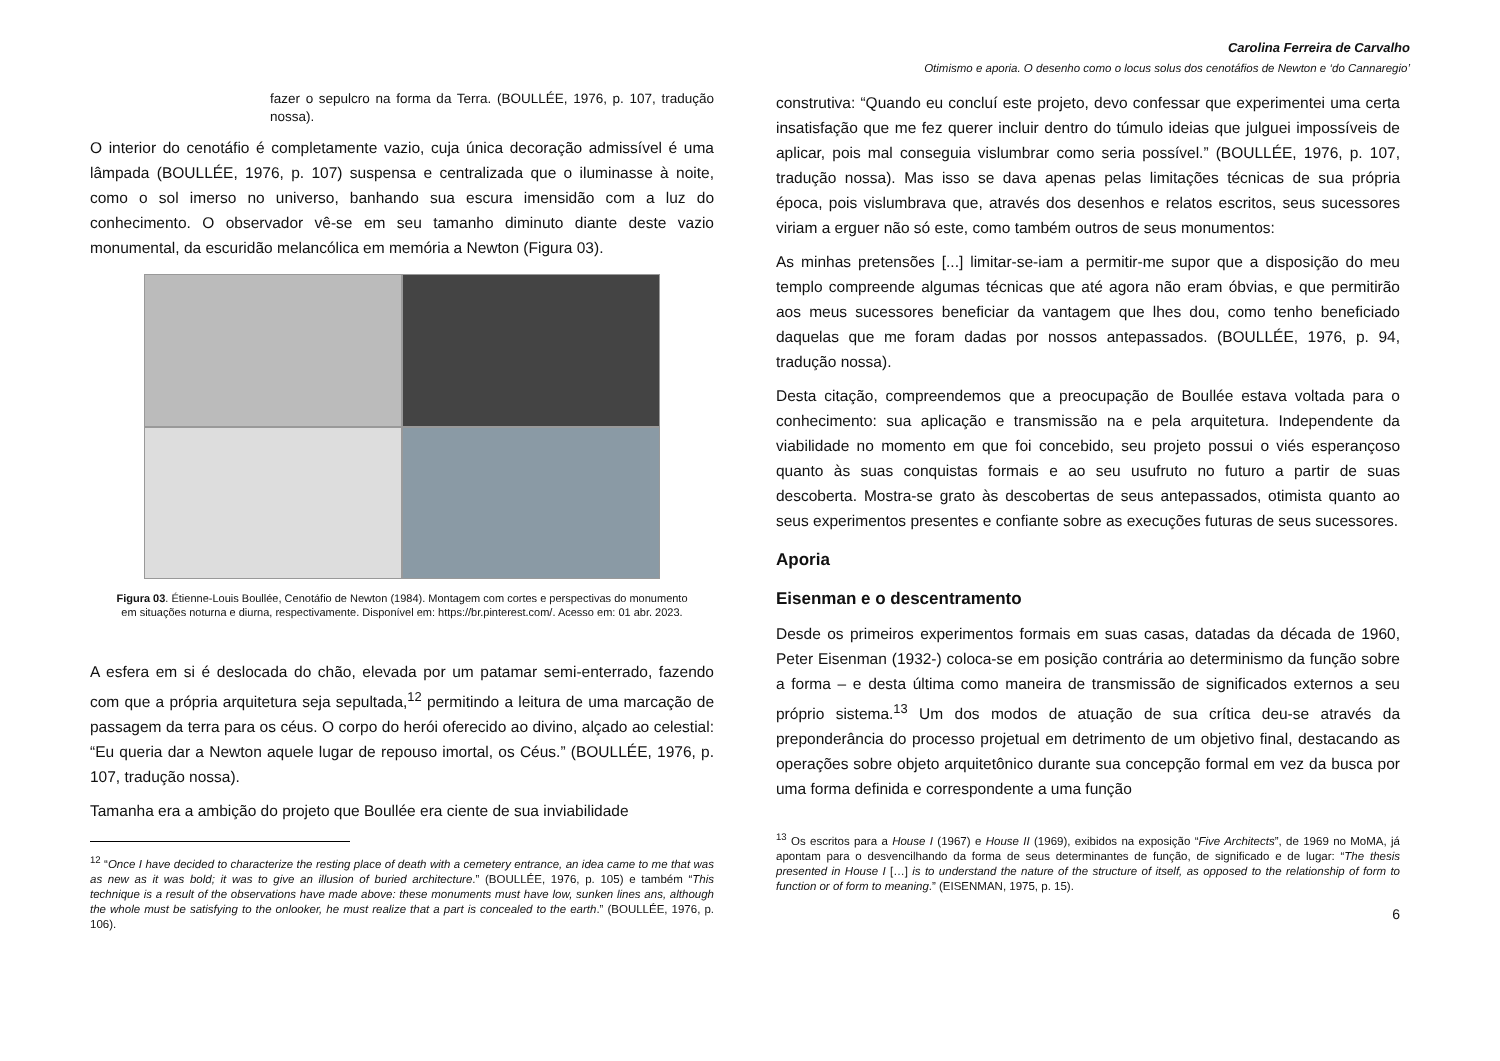Carolina Ferreira de Carvalho
Otimismo e aporia. O desenho como o locus solus dos cenotáfios de Newton e ‘do Cannaregio’
fazer o sepulcro na forma da Terra. (BOULLÉE, 1976, p. 107, tradução nossa).
O interior do cenotáfio é completamente vazio, cuja única decoração admissível é uma lâmpada (BOULLÉE, 1976, p. 107) suspensa e centralizada que o iluminasse à noite, como o sol imerso no universo, banhando sua escura imensidão com a luz do conhecimento. O observador vê-se em seu tamanho diminuto diante deste vazio monumental, da escuridão melancólica em memória a Newton (Figura 03).
Figura 03. Étienne-Louis Boullée, Cenotáfio de Newton (1984). Montagem com cortes e perspectivas do monumento em situações noturna e diurna, respectivamente. Disponível em: https://br.pinterest.com/. Acesso em: 01 abr. 2023.
A esfera em si é deslocada do chão, elevada por um patamar semi-enterrado, fazendo com que a própria arquitetura seja sepultada,<sup>12</sup> permitindo a leitura de uma marcação de passagem da terra para os céus. O corpo do herói oferecido ao divino, alçado ao celestial: “Eu queria dar a Newton aquele lugar de repouso imortal, os Céus.” (BOULLÉE, 1976, p. 107, tradução nossa).
Tamanha era a ambição do projeto que Boullée era ciente de sua inviabilidade
<sup>12</sup> “Once I have decided to characterize the resting place of death with a cemetery entrance, an idea came to me that was as new as it was bold; it was to give an illusion of buried architecture.” (BOULLÉE, 1976, p. 105) e também “This technique is a result of the observations have made above: these monuments must have low, sunken lines ans, although the whole must be satisfying to the onlooker, he must realize that a part is concealed to the earth.” (BOULLÉE, 1976, p. 106).
construtiva: “Quando eu concluí este projeto, devo confessar que experimentei uma certa insatisfação que me fez querer incluir dentro do túmulo ideias que julguei impossíveis de aplicar, pois mal conseguia vislumbrar como seria possível.” (BOULLÉE, 1976, p. 107, tradução nossa). Mas isso se dava apenas pelas limitações técnicas de sua própria época, pois vislumbrava que, através dos desenhos e relatos escritos, seus sucessores viriam a erguer não só este, como também outros de seus monumentos:
As minhas pretensões [...] limitar-se-iam a permitir-me supor que a disposição do meu templo compreende algumas técnicas que até agora não eram óbvias, e que permitirão aos meus sucessores beneficiar da vantagem que lhes dou, como tenho beneficiado daquelas que me foram dadas por nossos antepassados. (BOULLÉE, 1976, p. 94, tradução nossa).
Desta citação, compreendemos que a preocupação de Boullée estava voltada para o conhecimento: sua aplicação e transmissão na e pela arquitetura. Independente da viabilidade no momento em que foi concebido, seu projeto possui o viés esperançoso quanto às suas conquistas formais e ao seu usufruto no futuro a partir de suas descoberta. Mostra-se grato às descobertas de seus antepassados, otimista quanto ao seus experimentos presentes e confiante sobre as execuções futuras de seus sucessores.
Aporia
Eisenman e o descentramento
Desde os primeiros experimentos formais em suas casas, datadas da década de 1960, Peter Eisenman (1932-) coloca-se em posição contrária ao determinismo da função sobre a forma – e desta última como maneira de transmissão de significados externos a seu próprio sistema.<sup>13</sup> Um dos modos de atuação de sua crítica deu-se através da preponderância do processo projetual em detrimento de um objetivo final, destacando as operações sobre objeto arquitetônico durante sua concepção formal em vez da busca por uma forma definida e correspondente a uma função
<sup>13</sup> Os escritos para a House I (1967) e House II (1969), exibidos na exposição “Five Architects”, de 1969 no MoMA, já apontam para o desvencilhando da forma de seus determinantes de função, de significado e de lugar: “The thesis presented in House I […] is to understand the nature of the structure of itself, as opposed to the relationship of form to function or of form to meaning.” (EISENMAN, 1975, p. 15).
6